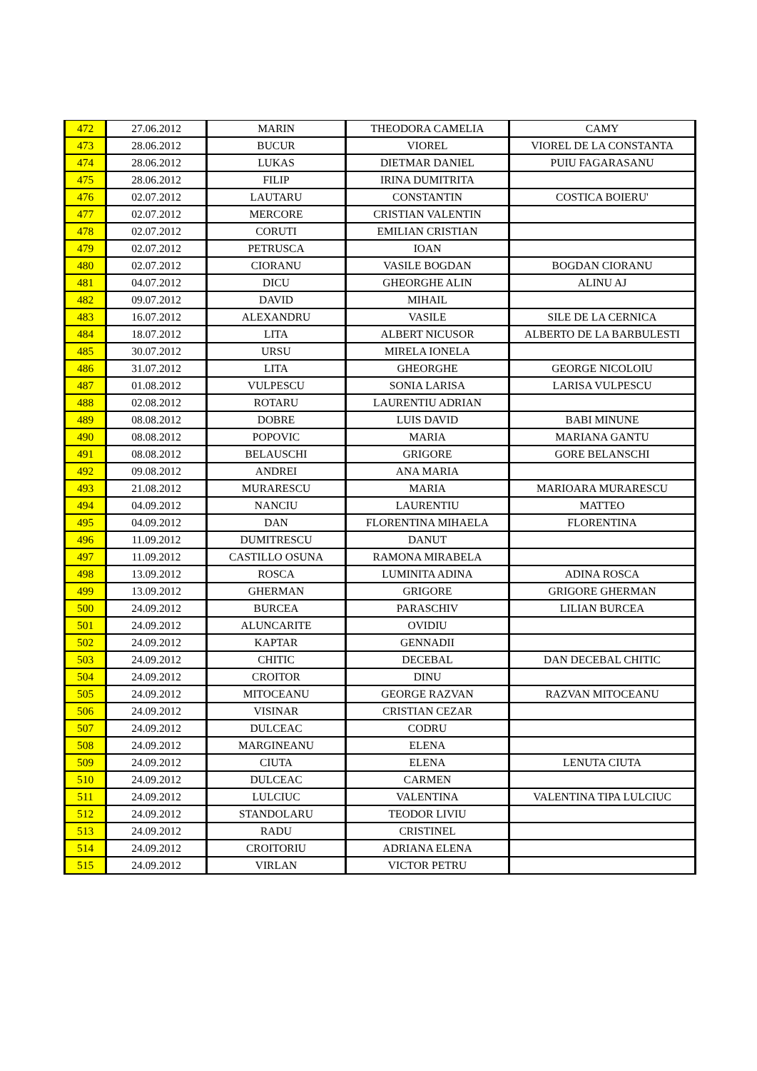| 472 | 27.06.2012 | MARIN | THEODORA CAMELIA | CAMY |
| 473 | 28.06.2012 | BUCUR | VIOREL | VIOREL DE LA CONSTANTA |
| 474 | 28.06.2012 | LUKAS | DIETMAR DANIEL | PUIU FAGARASANU |
| 475 | 28.06.2012 | FILIP | IRINA DUMITRITA | |
| 476 | 02.07.2012 | LAUTARU | CONSTANTIN | COSTICA BOIERU' |
| 477 | 02.07.2012 | MERCORE | CRISTIAN VALENTIN | |
| 478 | 02.07.2012 | CORUTI | EMILIAN CRISTIAN | |
| 479 | 02.07.2012 | PETRUSCA | IOAN | |
| 480 | 02.07.2012 | CIORANU | VASILE BOGDAN | BOGDAN CIORANU |
| 481 | 04.07.2012 | DICU | GHEORGHE ALIN | ALINU AJ |
| 482 | 09.07.2012 | DAVID | MIHAIL | |
| 483 | 16.07.2012 | ALEXANDRU | VASILE | SILE DE LA CERNICA |
| 484 | 18.07.2012 | LITA | ALBERT NICUSOR | ALBERTO DE LA BARBULESTI |
| 485 | 30.07.2012 | URSU | MIRELA IONELA | |
| 486 | 31.07.2012 | LITA | GHEORGHE | GEORGE NICOLOIU |
| 487 | 01.08.2012 | VULPESCU | SONIA LARISA | LARISA VULPESCU |
| 488 | 02.08.2012 | ROTARU | LAURENTIU ADRIAN | |
| 489 | 08.08.2012 | DOBRE | LUIS DAVID | BABI MINUNE |
| 490 | 08.08.2012 | POPOVIC | MARIA | MARIANA GANTU |
| 491 | 08.08.2012 | BELAUSCHI | GRIGORE | GORE BELANSCHI |
| 492 | 09.08.2012 | ANDREI | ANA MARIA | |
| 493 | 21.08.2012 | MURARESCU | MARIA | MARIOARA MURARESCU |
| 494 | 04.09.2012 | NANCIU | LAURENTIU | MATTEO |
| 495 | 04.09.2012 | DAN | FLORENTINA MIHAELA | FLORENTINA |
| 496 | 11.09.2012 | DUMITRESCU | DANUT | |
| 497 | 11.09.2012 | CASTILLO OSUNA | RAMONA MIRABELA | |
| 498 | 13.09.2012 | ROSCA | LUMINITA ADINA | ADINA ROSCA |
| 499 | 13.09.2012 | GHERMAN | GRIGORE | GRIGORE GHERMAN |
| 500 | 24.09.2012 | BURCEA | PARASCHIV | LILIAN BURCEA |
| 501 | 24.09.2012 | ALUNCARITE | OVIDIU | |
| 502 | 24.09.2012 | KAPTAR | GENNADII | |
| 503 | 24.09.2012 | CHITIC | DECEBAL | DAN DECEBAL CHITIC |
| 504 | 24.09.2012 | CROITOR | DINU | |
| 505 | 24.09.2012 | MITOCEANU | GEORGE RAZVAN | RAZVAN MITOCEANU |
| 506 | 24.09.2012 | VISINAR | CRISTIAN CEZAR | |
| 507 | 24.09.2012 | DULCEAC | CODRU | |
| 508 | 24.09.2012 | MARGINEANU | ELENA | |
| 509 | 24.09.2012 | CIUTA | ELENA | LENUTA CIUTA |
| 510 | 24.09.2012 | DULCEAC | CARMEN | |
| 511 | 24.09.2012 | LULCIUC | VALENTINA | VALENTINA TIPA LULCIUC |
| 512 | 24.09.2012 | STANDOLARU | TEODOR LIVIU | |
| 513 | 24.09.2012 | RADU | CRISTINEL | |
| 514 | 24.09.2012 | CROITORIU | ADRIANA ELENA | |
| 515 | 24.09.2012 | VIRLAN | VICTOR PETRU | |